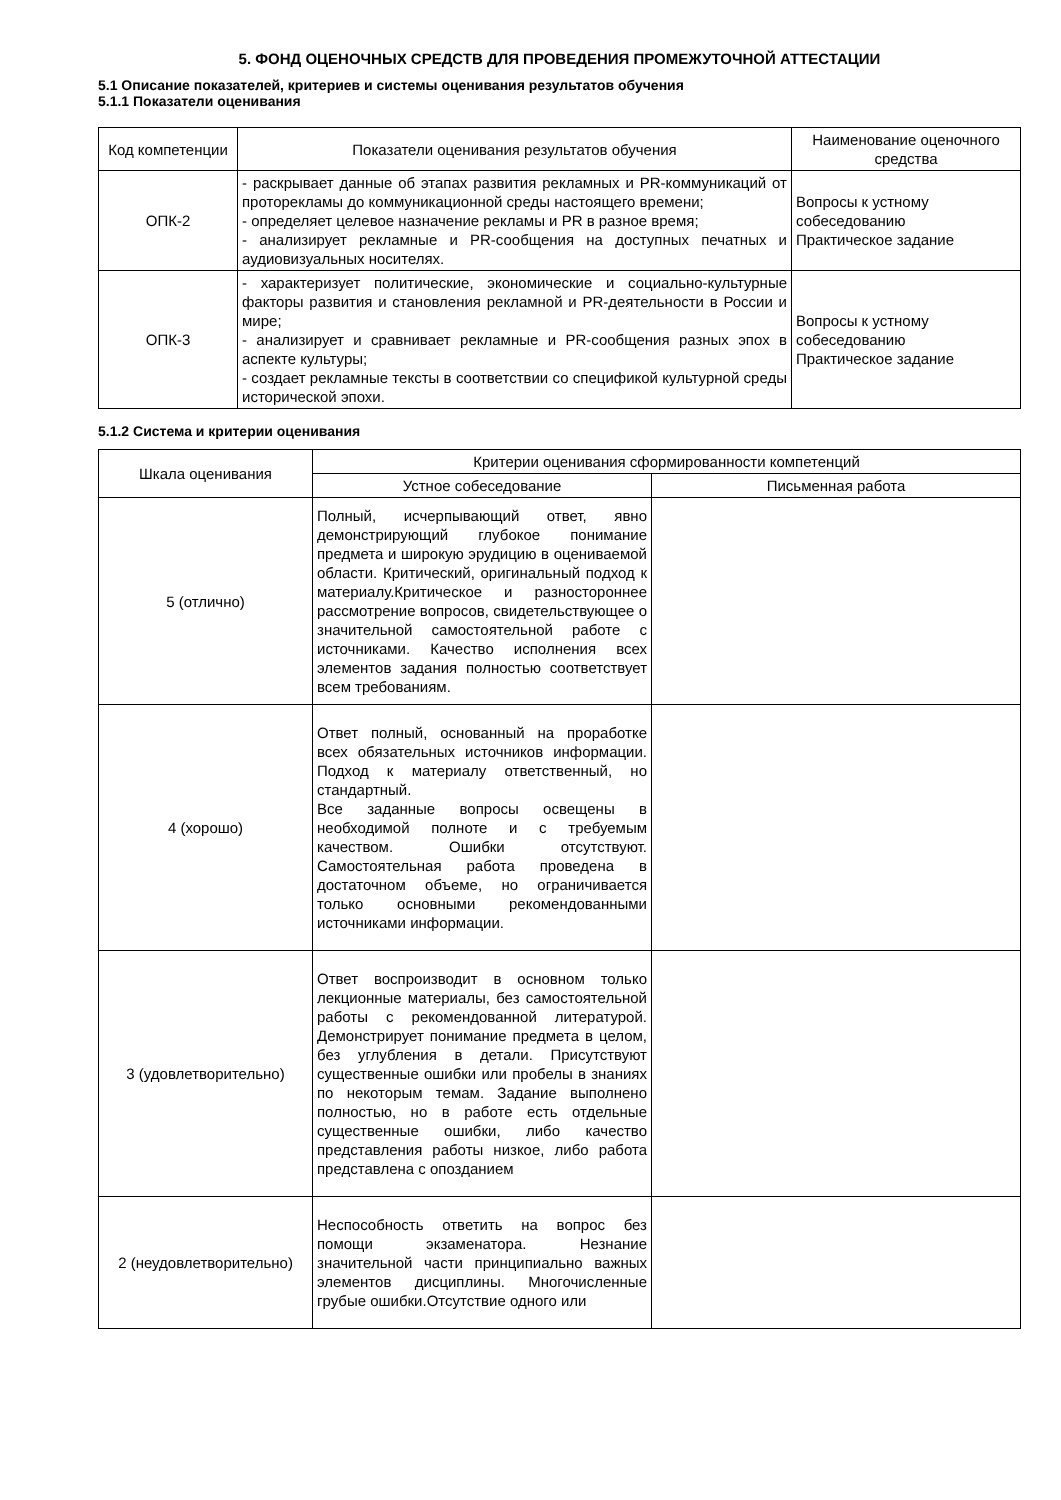5. ФОНД ОЦЕНОЧНЫХ СРЕДСТВ ДЛЯ ПРОВЕДЕНИЯ ПРОМЕЖУТОЧНОЙ АТТЕСТАЦИИ
5.1 Описание показателей, критериев и системы оценивания результатов обучения
5.1.1 Показатели оценивания
| Код компетенции | Показатели оценивания результатов обучения | Наименование оценочного средства |
| --- | --- | --- |
| ОПК-2 | - раскрывает данные об этапах развития рекламных и PR-коммуникаций от проторекламы до коммуникационной среды настоящего времени; - определяет целевое назначение рекламы и PR в разное время; - анализирует рекламные и PR-сообщения на доступных печатных и аудиовизуальных носителях. | Вопросы к устному собеседованию Практическое задание |
| ОПК-3 | - характеризует политические, экономические и социально-культурные факторы развития и становления рекламной и PR-деятельности в России и мире; - анализирует и сравнивает рекламные и PR-сообщения разных эпох в аспекте культуры; - создает рекламные тексты в соответствии со спецификой культурной среды исторической эпохи. | Вопросы к устному собеседованию Практическое задание |
5.1.2 Система и критерии оценивания
| Шкала оценивания | Критерии оценивания сформированности компетенций | |
| --- | --- | --- |
| | Устное собеседование | Письменная работа |
| 5 (отлично) | Полный, исчерпывающий ответ, явно демонстрирующий глубокое понимание предмета и широкую эрудицию в оцениваемой области. Критический, оригинальный подход к материалу.Критическое и разностороннее рассмотрение вопросов, свидетельствующее о значительной самостоятельной работе с источниками. Качество исполнения всех элементов задания полностью соответствует всем требованиям. | |
| 4 (хорошо) | Ответ полный, основанный на проработке всех обязательных источников информации. Подход к материалу ответственный, но стандартный. Все заданные вопросы освещены в необходимой полноте и с требуемым качеством. Ошибки отсутствуют. Самостоятельная работа проведена в достаточном объеме, но ограничивается только основными рекомендованными источниками информации. | |
| 3 (удовлетворительно) | Ответ воспроизводит в основном только лекционные материалы, без самостоятельной работы с рекомендованной литературой. Демонстрирует понимание предмета в целом, без углубления в детали. Присутствуют существенные ошибки или пробелы в знаниях по некоторым темам. Задание выполнено полностью, но в работе есть отдельные существенные ошибки, либо качество представления работы низкое, либо работа представлена с опозданием | |
| 2 (неудовлетворительно) | Неспособность ответить на вопрос без помощи экзаменатора. Незнание значительной части принципиально важных элементов дисциплины. Многочисленные грубые ошибки.Отсутствие одного или | |